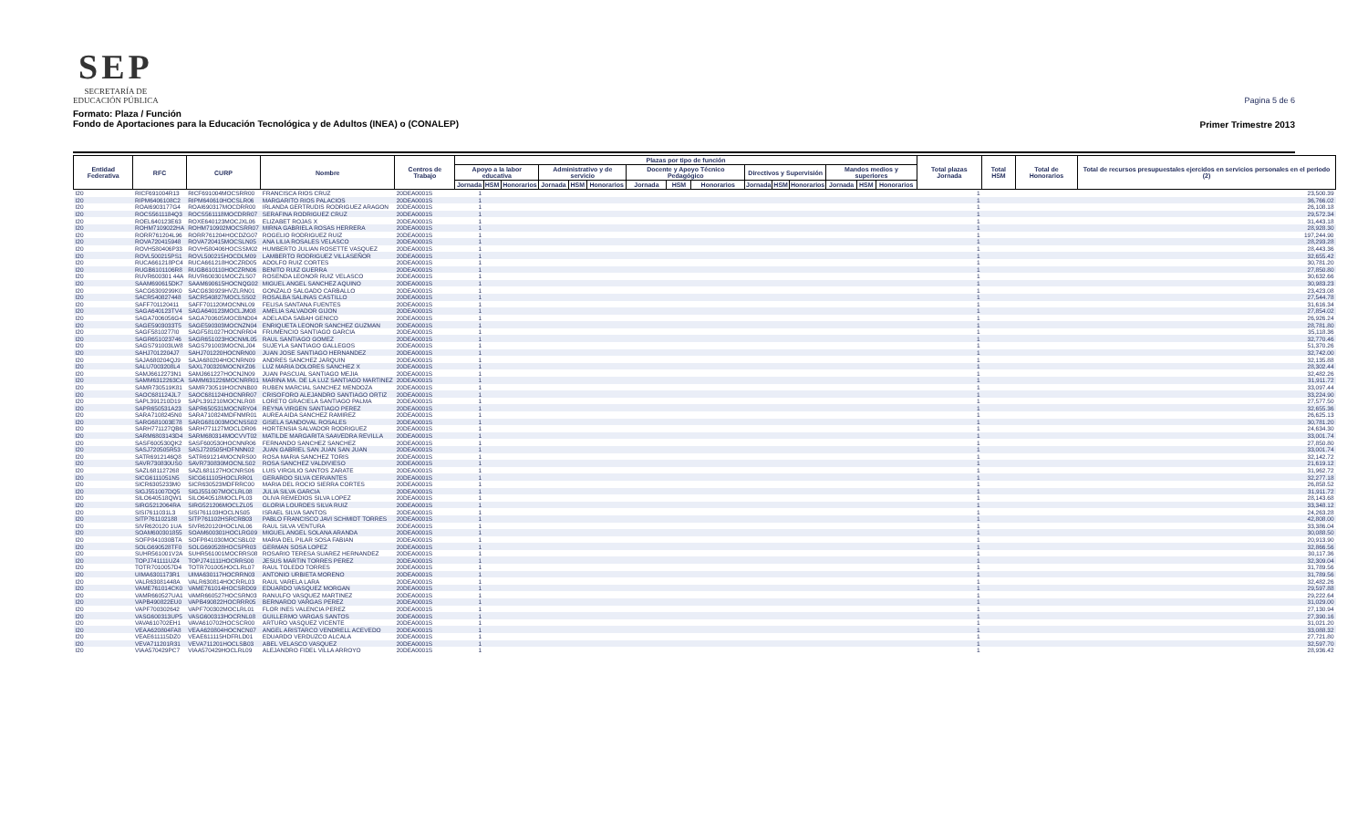SEP
SECRETARÍA DE
EDUCACIÓN PÚBLICA
Pagina 5 de 6
Formato: Plaza / Función
Fondo de Aportaciones para la Educación Tecnológica y de Adultos (INEA) o (CONALEP)
Primer Trimestre 2013
| Entidad Federativa | RFC | CURP | Nombre | Centros de Trabajo | Plazas por tipo de función | | | | | | | | | | | | | | | Total plazas Jornada | Total HSM | Total de Honorarios | Total de recursos presupuestales ejercidos en servicios personales en el periodo (2) |
| --- | --- | --- | --- | --- | --- | --- | --- | --- | --- | --- | --- | --- | --- | --- | --- | --- | --- | --- | --- | --- | --- | --- | --- |
| | | | | | Apoyo a la labor educativa | | | Administrativo y de servicio | | | Docente y Apoyo Técnico Pedagógico | | | Directivos y Supervisión | | | Mandos medios y superiores | | | | | | |
| | | | | | Jornada | HSM | Honorarios | Jornada | HSM | Honorarios | Jornada | HSM | Honorarios | Jornada | HSM | Honorarios | Jornada | HSM | Honorarios | | | | |
| I20 | RICF691004R13 | RICF691004MOCSRR00 | FRANCISCA RIOS CRUZ | 20DEA0001S | 1 | | | | | | | | | | | | | | | 1 | | | 23,500.39 |
| I20 | RIPM6406108C2 | RIPM640610HOCSLR06 | MARGARITO RIOS PALACIOS | 20DEA0001S | 1 | | | | | | | | | | | | | | | 1 | | | 36,766.02 |
| I20 | ROAI6903177G4 | ROAI690317MOCDRR00 | IRLANDA GERTRUDIS RODRIGUEZ ARAGON | 20DEA0001S | 1 | | | | | | | | | | | | | | | 1 | | | 26,108.18 |
| I20 | ROCS5611184Q3 | ROCS561118MOCDRR07 | SERAFINA RODRIGUEZ CRUZ | 20DEA0001S | 1 | | | | | | | | | | | | | | | 1 | | | 29,572.34 |
| I20 | ROEL640123E63 | ROXE640123MOCJXL06 | ELIZABET ROJAS X | 20DEA0001S | 1 | | | | | | | | | | | | | | | 1 | | | 31,443.18 |
| I20 | ROHM7109022HA | ROHM710902MOCSRR07 | MIRNA GABRIELA ROSAS HERRERA | 20DEA0001S | 1 | | | | | | | | | | | | | | | 1 | | | 28,928.30 |
| I20 | RORR761204L96 | RORR761204HOCDZG07 | ROGELIO RODRIGUEZ RUIZ | 20DEA0001S | 1 | | | | | | | | | | | | | | | 1 | | | 197,244.90 |
| I20 | ROVA720415948 | ROVA720415MOCSLN05 | ANA LILIA ROSALES VELASCO | 20DEA0001S | 1 | | | | | | | | | | | | | | | 1 | | | 28,293.28 |
| I20 | ROVH580406P33 | ROVH580406HOCSSM02 | HUMBERTO JULIAN ROSETTE VASQUEZ | 20DEA0001S | 1 | | | | | | | | | | | | | | | 1 | | | 28,443.36 |
| I20 | ROVL500215PS1 | ROVL500215HOCDLM09 | LAMBERTO RODRIGUEZ VILLASEÑOR | 20DEA0001S | 1 | | | | | | | | | | | | | | | 1 | | | 32,655.42 |
| I20 | RUCA661218PC4 | RUCA661218HOCZRD05 | ADOLFO RUIZ CORTES | 20DEA0001S | 1 | | | | | | | | | | | | | | | 1 | | | 30,781.20 |
| I20 | RUGB6101106R8 | RUGB610110HOCZRN06 | BENITO RUIZ GUERRA | 20DEA0001S | 1 | | | | | | | | | | | | | | | 1 | | | 27,850.80 |
| I20 | RUVR600301 44A | RUVR600301MOCZLS07 | ROSENDA LEONOR RUIZ VELASCO | 20DEA0001S | 1 | | | | | | | | | | | | | | | 1 | | | 30,632.66 |
| I20 | SAAM690615DK7 | SAAM690615HOCNQG02 | MIGUEL ANGEL SANCHEZ AQUINO | 20DEA0001S | 1 | | | | | | | | | | | | | | | 1 | | | 30,983.23 |
| I20 | SACG6309299K0 | SACG630929HVZLRN01 | GONZALO SALGADO CARBALLO | 20DEA0001S | 1 | | | | | | | | | | | | | | | 1 | | | 23,423.08 |
| I20 | SACR540827448 | SACR540827MOCLSS02 | ROSALBA SALINAS CASTILLO | 20DEA0001S | 1 | | | | | | | | | | | | | | | 1 | | | 27,544.78 |
| I20 | SAFF701120411 | SAFF701120MOCNNL09 | FELISA SANTANA FUENTES | 20DEA0001S | 1 | | | | | | | | | | | | | | | 1 | | | 31,616.34 |
| I20 | SAGA640123TV4 | SAGA640123MOCLJM08 | AMELIA SALVADOR GIJON | 20DEA0001S | 1 | | | | | | | | | | | | | | | 1 | | | 27,854.02 |
| I20 | SAGA7006056G4 | SAGA700605MOCBND04 | ADELAIDA SABAH GENICO | 20DEA0001S | 1 | | | | | | | | | | | | | | | 1 | | | 26,926.24 |
| I20 | SAGE5903033T5 | SAGE590303MOCNZN04 | ENRIQUETA LEONOR SANCHEZ GUZMAN | 20DEA0001S | 1 | | | | | | | | | | | | | | | 1 | | | 28,781.80 |
| I20 | SAGF5810277I0 | SAGF581027HOCNRR04 | FRUMENCIO SANTIAGO GARCIA | 20DEA0001S | 1 | | | | | | | | | | | | | | | 1 | | | 35,118.36 |
| I20 | SAGR651023746 | SAGR651023HOCNML05 | RAUL SANTIAGO GOMEZ | 20DEA0001S | 1 | | | | | | | | | | | | | | | 1 | | | 32,770.46 |
| I20 | SAGS791003LW8 | SAGS791003MOCNLJ04 | SUJEYLA SANTIAGO GALLEGOS | 20DEA0001S | 1 | | | | | | | | | | | | | | | 1 | | | 51,370.26 |
| I20 | SAHJ7012204J7 | SAHJ701220HOCNRN00 | JUAN JOSE SANTIAGO HERNANDEZ | 20DEA0001S | 1 | | | | | | | | | | | | | | | 1 | | | 32,742.00 |
| I20 | SAJA680204QJ9 | SAJA680204HOCNRN09 | ANDRES SANCHEZ JARQUIN | 20DEA0001S | 1 | | | | | | | | | | | | | | | 1 | | | 32,135.88 |
| I20 | SALU7003208L4 | SAXL700320MOCNXZ06 | LUZ MARIA DOLORES SANCHEZ X | 20DEA0001S | 1 | | | | | | | | | | | | | | | 1 | | | 28,302.44 |
| I20 | SAMJ6612273N1 | SAMJ661227HOCNJN09 | JUAN PASCUAL SANTIAGO MEJIA | 20DEA0001S | 1 | | | | | | | | | | | | | | | 1 | | | 32,482.26 |
| I20 | SAMM6312263CA | SAMM631226MOCNRR01 | MARINA MA. DE LA LUZ SANTIAGO MARTINEZ | 20DEA0001S | 1 | | | | | | | | | | | | | | | 1 | | | 31,911.72 |
| I20 | SAMR730519K81 | SAMR730519HOCNNB00 | RUBEN MARCIAL SANCHEZ MENDOZA | 20DEA0001S | 1 | | | | | | | | | | | | | | | 1 | | | 33,097.44 |
| I20 | SAOC681124JL7 | SAOC681124HOCNRR07 | CRISOFORO ALEJANDRO SANTIAGO ORTIZ | 20DEA0001S | 1 | | | | | | | | | | | | | | | 1 | | | 33,224.90 |
| I20 | SAPL391210D19 | SAPL391210MOCNLR08 | LORETO GRACIELA SANTIAGO PALMA | 20DEA0001S | 1 | | | | | | | | | | | | | | | 1 | | | 27,577.50 |
| I20 | SAPR650531A23 | SAPR650531MOCNRY04 | REYNA VIRGEN SANTIAGO PEREZ | 20DEA0001S | 1 | | | | | | | | | | | | | | | 1 | | | 32,655.36 |
| I20 | SARA7108245N0 | SARA710824MDFNMR01 | AUREA AIDA SANCHEZ RAMIREZ | 20DEA0001S | 1 | | | | | | | | | | | | | | | 1 | | | 26,625.13 |
| I20 | SARG681003E78 | SARG681003MOCNSS02 | GISELA SANDOVAL ROSALES | 20DEA0001S | 1 | | | | | | | | | | | | | | | 1 | | | 30,781.20 |
| I20 | SARH771127QB6 | SARH771127MOCLDR06 | HORTENSIA SALVADOR RODRIGUEZ | 20DEA0001S | 1 | | | | | | | | | | | | | | | 1 | | | 24,634.30 |
| I20 | SARM6803143D4 | SARM680314MOCVVT02 | MATILDE MARGARITA SAAVEDRA REVILLA | 20DEA0001S | 1 | | | | | | | | | | | | | | | 1 | | | 33,001.74 |
| I20 | SASF600530QK2 | SASF600530HOCNNR06 | FERNANDO SANCHEZ SANCHEZ | 20DEA0001S | 1 | | | | | | | | | | | | | | | 1 | | | 27,850.80 |
| I20 | SASJ720505R53 | SASJ720505HDFNNN02 | JUAN GABRIEL SAN JUAN SAN JUAN | 20DEA0001S | 1 | | | | | | | | | | | | | | | 1 | | | 33,001.74 |
| I20 | SATR6912146Q8 | SATR691214MOCNRS00 | ROSA MARIA SANCHEZ TORIS | 20DEA0001S | 1 | | | | | | | | | | | | | | | 1 | | | 32,142.72 |
| I20 | SAVR730830US0 | SAVR730830MOCNLS02 | ROSA SANCHEZ VALDIVIESO | 20DEA0001S | 1 | | | | | | | | | | | | | | | 1 | | | 21,619.12 |
| I20 | SAZL681127268 | SAZL681127HOCNRS06 | LUIS VIRGILIO SANTOS ZARATE | 20DEA0001S | 1 | | | | | | | | | | | | | | | 1 | | | 31,962.72 |
| I20 | SICG6111051N5 | SICG611105HOCLRR01 | GERARDO SILVA CERVANTES | 20DEA0001S | 1 | | | | | | | | | | | | | | | 1 | | | 32,277.18 |
| I20 | SICR6305233M0 | SICR630523MDFRRC00 | MARIA DEL ROCIO SIERRA CORTES | 20DEA0001S | 1 | | | | | | | | | | | | | | | 1 | | | 26,858.52 |
| I20 | SIGJ551007DQ5 | SIGJ551007MOCLRL08 | JULIA SILVA GARCIA | 20DEA0001S | 1 | | | | | | | | | | | | | | | 1 | | | 31,911.72 |
| I20 | SILO640518QW1 | SILO640518MOCLPL03 | OLIVA REMEDIOS SILVA LOPEZ | 20DEA0001S | 1 | | | | | | | | | | | | | | | 1 | | | 28,143.68 |
| I20 | SIRG5212064RA | SIRG521206MOCLZL05 | GLORIA LOURDES SILVA RUIZ | 20DEA0001S | 1 | | | | | | | | | | | | | | | 1 | | | 33,348.12 |
| I20 | SISI7611031L3 | SISI761103HOCLNS05 | ISRAEL SILVA SANTOS | 20DEA0001S | 1 | | | | | | | | | | | | | | | 1 | | | 24,263.28 |
| I20 | SITP761102188 | SITP761102HSRCRB03 | PABLO FRANCISCO JAVI SCHMIDT TORRES | 20DEA0001S | 1 | | | | | | | | | | | | | | | 1 | | | 42,808.00 |
| I20 | SIVR620120 1UA | SIVR620120HOCLNL06 | RAUL SILVA VENTURA | 20DEA0001S | 1 | | | | | | | | | | | | | | | 1 | | | 33,386.04 |
| I20 | SOAM600301855 | SOAM600301HOCLRG09 | MIGUEL ANGEL SOLANA ARANDA | 20DEA0001S | 1 | | | | | | | | | | | | | | | 1 | | | 30,088.50 |
| I20 | SOFP841030BTA | SOFP841030MOCSBL02 | MARIA DEL PILAR SOSA FABIAN | 20DEA0001S | 1 | | | | | | | | | | | | | | | 1 | | | 20,913.90 |
| I20 | SOLG690528TF0 | SOLG690528HOCSPR03 | GERMAN SOSA LOPEZ | 20DEA0001S | 1 | | | | | | | | | | | | | | | 1 | | | 32,866.56 |
| I20 | SUHR561001V2A | SUHR561001MOCRRS08 | ROSARIO TERESA SUAREZ HERNANDEZ | 20DEA0001S | 1 | | | | | | | | | | | | | | | 1 | | | 30,117.36 |
| I20 | TOPJ741111UZ4 | TOPJ741111HOCRRS00 | JESUS MARTIN TORRES PEREZ | 20DEA0001S | 1 | | | | | | | | | | | | | | | 1 | | | 32,309.04 |
| I20 | TOTR7010057D4 | TOTR701005HOCLRL07 | RAUL TOLEDO TORRES | 20DEA0001S | 1 | | | | | | | | | | | | | | | 1 | | | 31,789.56 |
| I20 | UIMA6301173R1 | UIMA630117HOCRRN03 | ANTONIO URBIETA MORENO | 20DEA0001S | 1 | | | | | | | | | | | | | | | 1 | | | 31,789.56 |
| I20 | VALR63081448A | VALR630814HOCRRL03 | RAUL VARELA LARA | 20DEA0001S | 1 | | | | | | | | | | | | | | | 1 | | | 32,482.26 |
| I20 | VAME761014CK0 | VAME761014HOCSRD09 | EDUARDO VASQUEZ MORGAN | 20DEA0001S | 1 | | | | | | | | | | | | | | | 1 | | | 29,597.88 |
| I20 | VAMR660527UA1 | VAMR660527HOCSRN03 | RANULFO VASQUEZ MARTINEZ | 20DEA0001S | 1 | | | | | | | | | | | | | | | 1 | | | 29,222.64 |
| I20 | VAPB490822EU0 | VAPB490822HOCRRR05 | BERNARDO VARGAS PEREZ | 20DEA0001S | 1 | | | | | | | | | | | | | | | 1 | | | 31,029.00 |
| I20 | VAPF700302642 | VAPF700302MOCLRL01 | FLOR INES VALENCIA PEREZ | 20DEA0001S | 1 | | | | | | | | | | | | | | | 1 | | | 27,130.94 |
| I20 | VASG600313UP5 | VASG600313HOCRNL08 | GUILLERMO VARGAS SANTOS | 20DEA0001S | 1 | | | | | | | | | | | | | | | 1 | | | 27,390.16 |
| I20 | VAVA610702EH1 | VAVA610702HOCSCR00 | ARTURO VASQUEZ VICENTE | 20DEA0001S | 1 | | | | | | | | | | | | | | | 1 | | | 31,021.20 |
| I20 | VEAA620804FA8 | VEAA620804HOCNCN07 | ANGEL ARISTARCO VENDRELL ACEVEDO | 20DEA0001S | 1 | | | | | | | | | | | | | | | 1 | | | 33,088.32 |
| I20 | VEAE611115DZ0 | VEAE611115HDFRLD01 | EDUARDO VERDUZCO ALCALA | 20DEA0001S | 1 | | | | | | | | | | | | | | | 1 | | | 27,721.80 |
| I20 | VEVA711201R31 | VEVA711201HOCLSB03 | ABEL VELASCO VASQUEZ | 20DEA0001S | 1 | | | | | | | | | | | | | | | 1 | | | 32,597.70 |
| I20 | VIAA570429PC7 | VIAA570429HOCLRL09 | ALEJANDRO FIDEL VILLA ARROYO | 20DEA0001S | 1 | | | | | | | | | | | | | | | 1 | | | 28,936.42 |